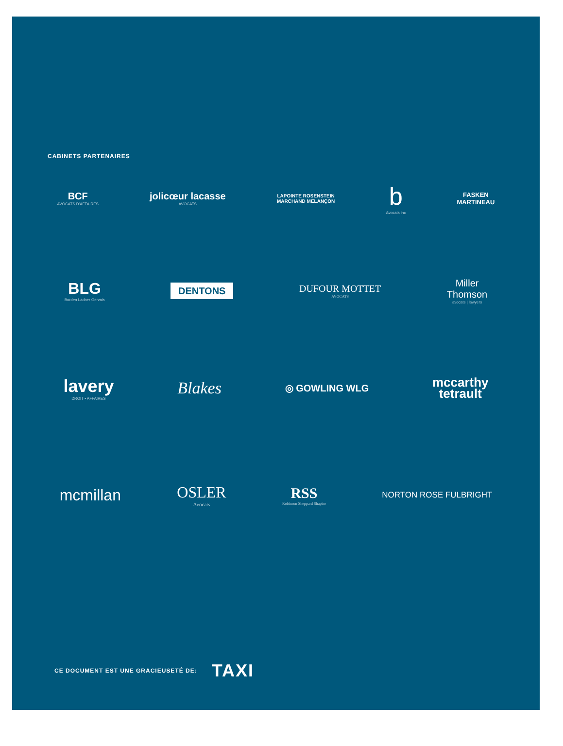CABINETS PARTENAIRES
BCF
AVOCATS D'AFFAIRES
jolicœur lacasse
AVOCATS
LAPOINTE ROSENSTEIN
MARCHAND MELANÇON
b
Avocats inc
FASKEN
MARTINEAU
BLG
Borden Ladner Gervais
DENTONS
DUFOUR MOTTET
AVOCATS
Miller
Thomson
avocats | lawyers
lavery
DROIT • AFFAIRES
Blakes
◎ GOWLING WLG
mccarthy
tetrault
mcmillan OSLER
Avocats
RSS
Robinson Sheppard Shapiro
NORTON ROSE FULBRIGHT
CE DOCUMENT EST UNE GRACIEUSETÉ DE: TAXI